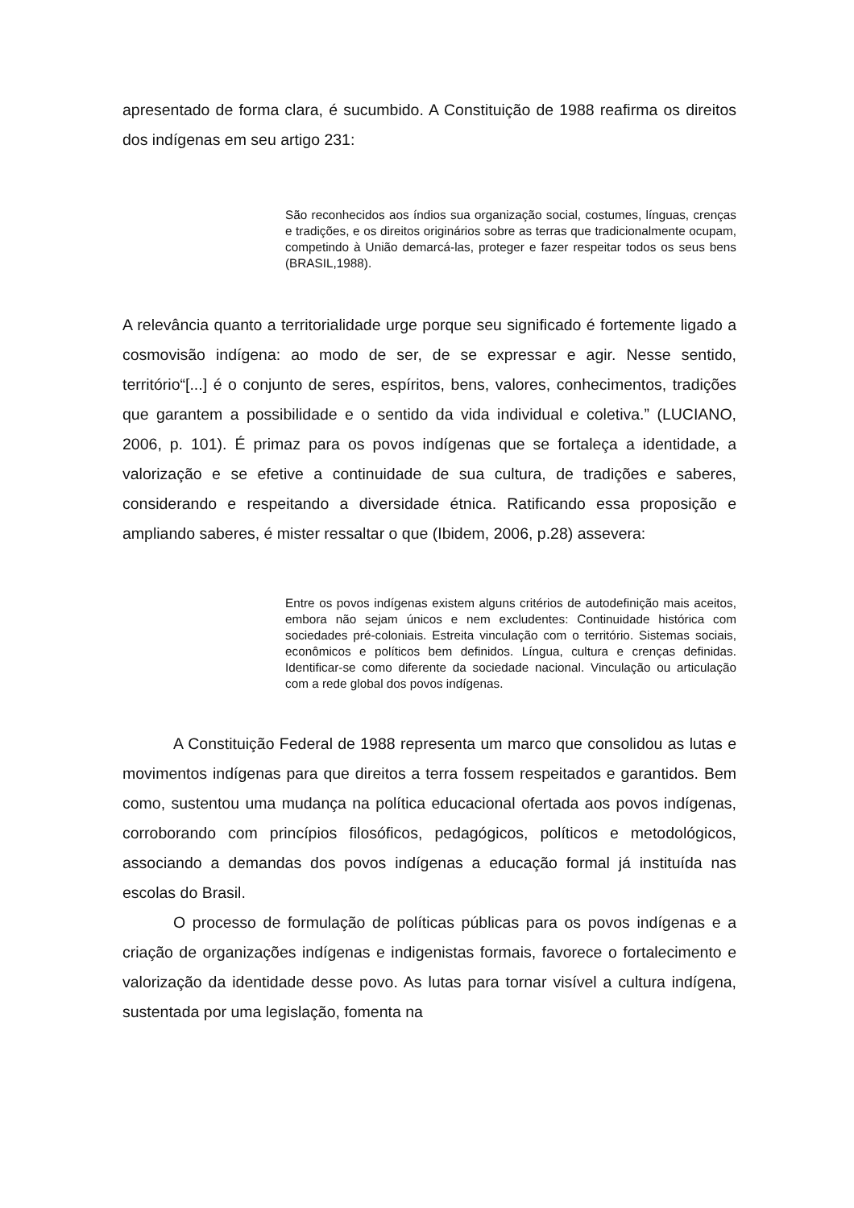apresentado de forma clara, é sucumbido. A Constituição de 1988 reafirma os direitos dos indígenas em seu artigo 231:
São reconhecidos aos índios sua organização social, costumes, línguas, crenças e tradições, e os direitos originários sobre as terras que tradicionalmente ocupam, competindo à União demarcá-las, proteger e fazer respeitar todos os seus bens (BRASIL,1988).
A relevância quanto a territorialidade urge porque seu significado é fortemente ligado a cosmovisão indígena: ao modo de ser, de se expressar e agir. Nesse sentido, território“[...] é o conjunto de seres, espíritos, bens, valores, conhecimentos, tradições que garantem a possibilidade e o sentido da vida individual e coletiva.” (LUCIANO, 2006, p. 101). É primaz para os povos indígenas que se fortaleça a identidade, a valorização e se efetive a continuidade de sua cultura, de tradições e saberes, considerando e respeitando a diversidade étnica. Ratificando essa proposição e ampliando saberes, é mister ressaltar o que (Ibidem, 2006, p.28) assevera:
Entre os povos indígenas existem alguns critérios de autodefinição mais aceitos, embora não sejam únicos e nem excludentes: Continuidade histórica com sociedades pré-coloniais. Estreita vinculação com o território. Sistemas sociais, econômicos e políticos bem definidos. Língua, cultura e crenças definidas. Identificar-se como diferente da sociedade nacional. Vinculação ou articulação com a rede global dos povos indígenas.
A Constituição Federal de 1988 representa um marco que consolidou as lutas e movimentos indígenas para que direitos a terra fossem respeitados e garantidos. Bem como, sustentou uma mudança na política educacional ofertada aos povos indígenas, corroborando com princípios filosóficos, pedagógicos, políticos e metodológicos, associando a demandas dos povos indígenas a educação formal já instituída nas escolas do Brasil.
O processo de formulação de políticas públicas para os povos indígenas e a criação de organizações indígenas e indigenistas formais, favorece o fortalecimento e valorização da identidade desse povo. As lutas para tornar visível a cultura indígena, sustentada por uma legislação, fomenta na